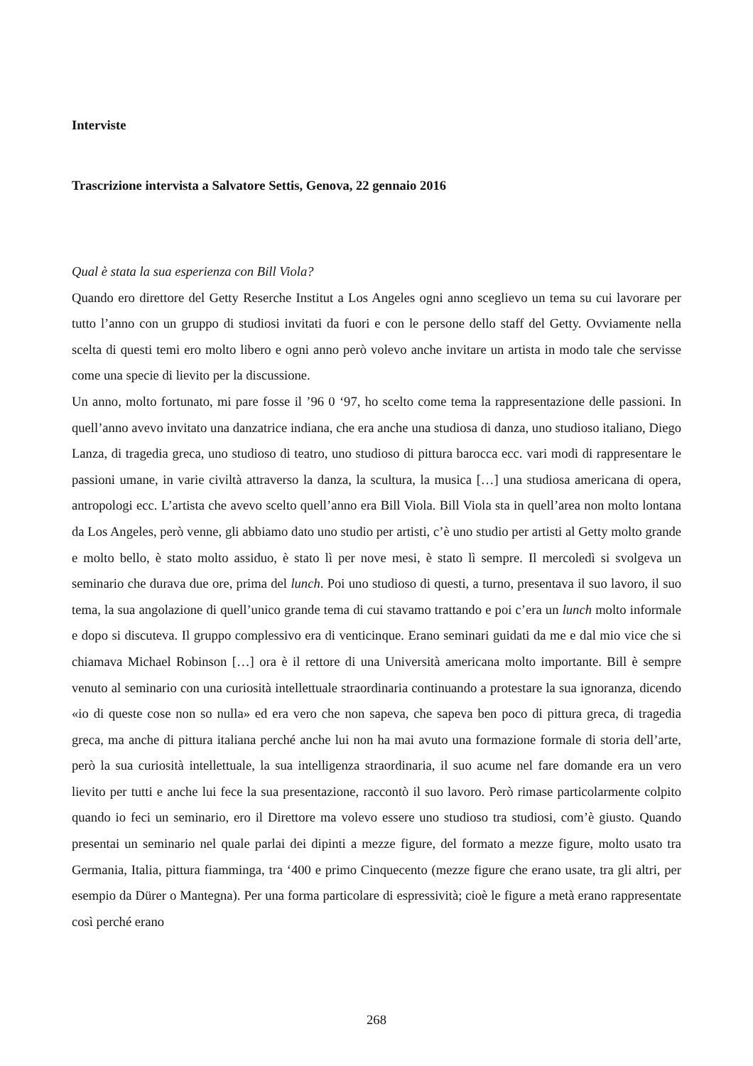Interviste
Trascrizione intervista a Salvatore Settis, Genova, 22 gennaio 2016
Qual è stata la sua esperienza con Bill Viola?
Quando ero direttore del Getty Reserche Institut a Los Angeles ogni anno sceglievo un tema su cui lavorare per tutto l’anno con un gruppo di studiosi invitati da fuori e con le persone dello staff del Getty. Ovviamente nella scelta di questi temi ero molto libero e ogni anno però volevo anche invitare un artista in modo tale che servisse come una specie di lievito per la discussione.
Un anno, molto fortunato, mi pare fosse il ’96 0 ‘97, ho scelto come tema la rappresentazione delle passioni. In quell’anno avevo invitato una danzatrice indiana, che era anche una studiosa di danza, uno studioso italiano, Diego Lanza, di tragedia greca, uno studioso di teatro, uno studioso di pittura barocca ecc. vari modi di rappresentare le passioni umane, in varie civiltà attraverso la danza, la scultura, la musica […] una studiosa americana di opera, antropologi ecc. L’artista che avevo scelto quell’anno era Bill Viola. Bill Viola sta in quell’area non molto lontana da Los Angeles, però venne, gli abbiamo dato uno studio per artisti, c’è uno studio per artisti al Getty molto grande e molto bello, è stato molto assiduo, è stato lì per nove mesi, è stato lì sempre. Il mercoledì si svolgeva un seminario che durava due ore, prima del lunch. Poi uno studioso di questi, a turno, presentava il suo lavoro, il suo tema, la sua angolazione di quell’unico grande tema di cui stavamo trattando e poi c’era un lunch molto informale e dopo si discuteva. Il gruppo complessivo era di venticinque. Erano seminari guidati da me e dal mio vice che si chiamava Michael Robinson […] ora è il rettore di una Università americana molto importante. Bill è sempre venuto al seminario con una curiosità intellettuale straordinaria continuando a protestare la sua ignoranza, dicendo «io di queste cose non so nulla» ed era vero che non sapeva, che sapeva ben poco di pittura greca, di tragedia greca, ma anche di pittura italiana perché anche lui non ha mai avuto una formazione formale di storia dell’arte, però la sua curiosità intellettuale, la sua intelligenza straordinaria, il suo acume nel fare domande era un vero lievito per tutti e anche lui fece la sua presentazione, raccontò il suo lavoro. Però rimase particolarmente colpito quando io feci un seminario, ero il Direttore ma volevo essere uno studioso tra studiosi, com’è giusto. Quando presentai un seminario nel quale parlai dei dipinti a mezze figure, del formato a mezze figure, molto usato tra Germania, Italia, pittura fiamminga, tra ‘400 e primo Cinquecento (mezze figure che erano usate, tra gli altri, per esempio da Dürer o Mantegna). Per una forma particolare di espressività; cioè le figure a metà erano rappresentate così perché erano
268